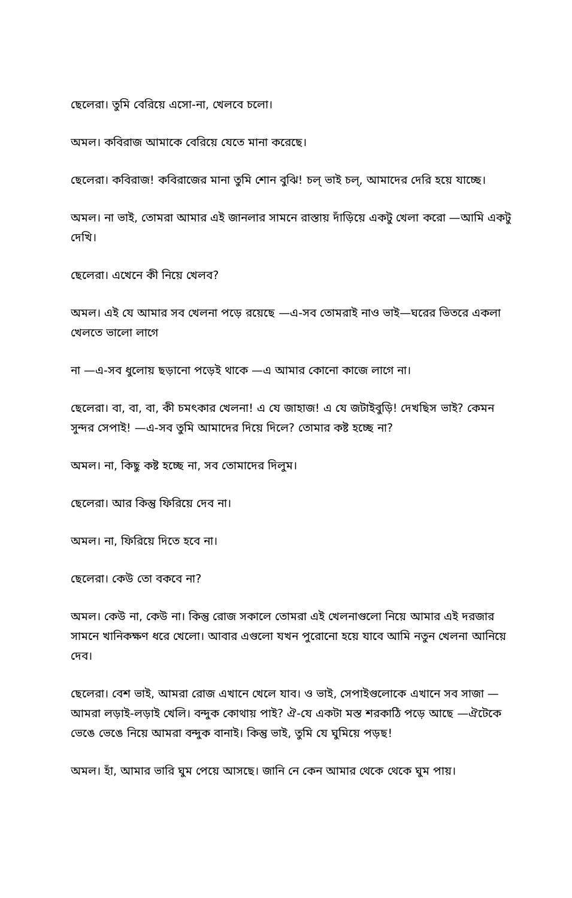ছেলেরা। তুমি বেরিয়ে এসো-না, খেলবে চলো।
অমল। কবিরাজ আমাকে বেরিয়ে যেতে মানা করেছে।
ছেলেরা। কবিরাজ! কবিরাজের মানা তুমি শোন বুঝি! চল্‌ ভাই চল্‌, আমাদের দেরি হয়ে যাচ্ছে।
অমল। না ভাই, তোমরা আমার এই জানলার সামনে রাস্তায় দাঁড়িয়ে একটু খেলা করো —আমি একটু দেখি।
ছেলেরা। এখেনে কী নিয়ে খেলব?
অমল। এই যে আমার সব খেলনা পড়ে রয়েছে —এ-সব তোমরাই নাও ভাই—ঘরের ভিতরে একলা খেলতে ভালো লাগে
না —এ-সব ধুলোয় ছড়ানো পড়েই থাকে —এ আমার কোনো কাজে লাগে না।
ছেলেরা। বা, বা, বা, কী চমৎকার খেলনা! এ যে জাহাজ! এ যে জটাইবুড়ি! দেখছিস ভাই? কেমন সুন্দর সেপাই! —এ-সব তুমি আমাদের দিয়ে দিলে? তোমার কষ্ট হচ্ছে না?
অমল। না, কিছু কষ্ট হচ্ছে না, সব তোমাদের দিলুম।
ছেলেরা। আর কিন্তু ফিরিয়ে দেব না।
অমল। না, ফিরিয়ে দিতে হবে না।
ছেলেরা। কেউ তো বকবে না?
অমল। কেউ না, কেউ না। কিন্তু রোজ সকালে তোমরা এই খেলনাগুলো নিয়ে আমার এই দরজার সামনে খানিকক্ষণ ধরে খেলো। আবার এগুলো যখন পুরোনো হয়ে যাবে আমি নতুন খেলনা আনিয়ে দেব।
ছেলেরা। বেশ ভাই, আমরা রোজ এখানে খেলে যাব। ও ভাই, সেপাইগুলোকে এখানে সব সাজা —আমরা লড়াই-লড়াই খেলি। বন্দুক কোথায় পাই? ঐ-যে একটা মস্ত শরকাঠি পড়ে আছে —ঐটেকে ভেঙে ভেঙে নিয়ে আমরা বন্দুক বানাই। কিন্তু ভাই, তুমি যে ঘুমিয়ে পড়ছ!
অমল। হাঁ, আমার ভারি ঘুম পেয়ে আসছে। জানি নে কেন আমার থেকে থেকে ঘুম পায়।